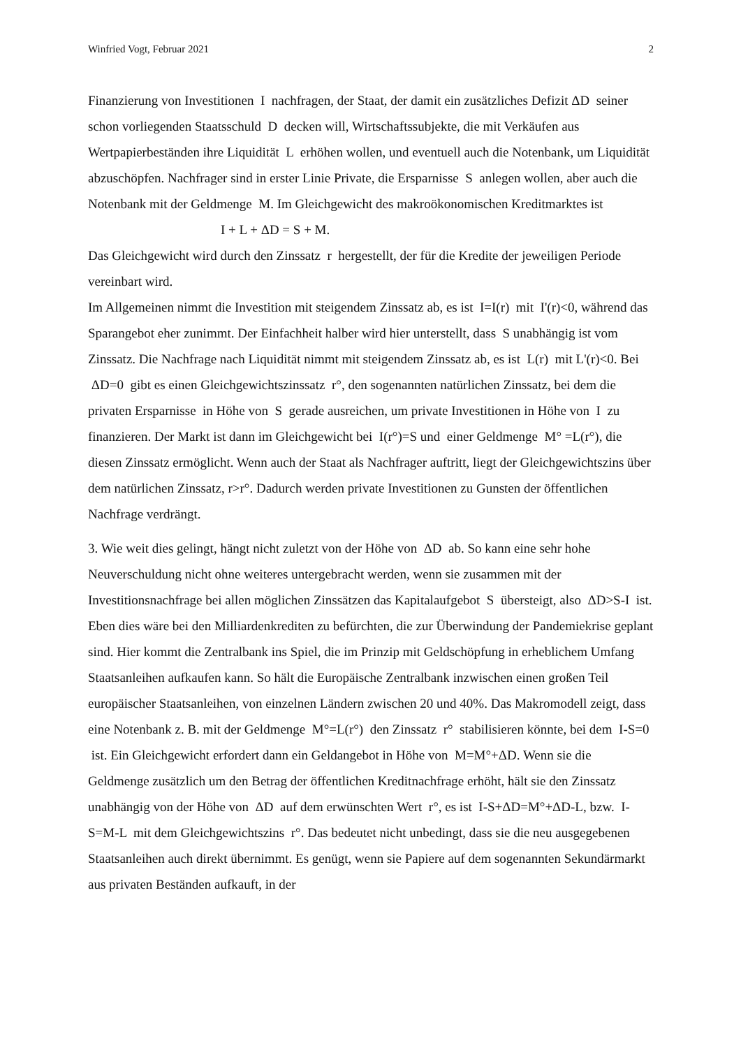Winfried Vogt, Februar 2021 2
Finanzierung von Investitionen I nachfragen, der Staat, der damit ein zusätzliches Defizit ΔD seiner schon vorliegenden Staatsschuld D decken will, Wirtschaftssubjekte, die mit Verkäufen aus Wertpapierbeständen ihre Liquidität L erhöhen wollen, und eventuell auch die Notenbank, um Liquidität abzuschöpfen. Nachfrager sind in erster Linie Private, die Ersparnisse S anlegen wollen, aber auch die Notenbank mit der Geldmenge M. Im Gleichgewicht des makroökonomischen Kreditmarktes ist
I + L + ΔD = S + M.
Das Gleichgewicht wird durch den Zinssatz r hergestellt, der für die Kredite der jeweiligen Periode vereinbart wird.
Im Allgemeinen nimmt die Investition mit steigendem Zinssatz ab, es ist I=I(r) mit I'(r)<0, während das Sparangebot eher zunimmt. Der Einfachheit halber wird hier unterstellt, dass S unabhängig ist vom Zinssatz. Die Nachfrage nach Liquidität nimmt mit steigendem Zinssatz ab, es ist L(r) mit L'(r)<0. Bei ΔD=0 gibt es einen Gleichgewichtszinssatz r°, den sogenannten natürlichen Zinssatz, bei dem die privaten Ersparnisse in Höhe von S gerade ausreichen, um private Investitionen in Höhe von I zu finanzieren. Der Markt ist dann im Gleichgewicht bei I(r°)=S und einer Geldmenge M° =L(r°), die diesen Zinssatz ermöglicht. Wenn auch der Staat als Nachfrager auftritt, liegt der Gleichgewichtszins über dem natürlichen Zinssatz, r>r°. Dadurch werden private Investitionen zu Gunsten der öffentlichen Nachfrage verdrängt.
3. Wie weit dies gelingt, hängt nicht zuletzt von der Höhe von ΔD ab. So kann eine sehr hohe Neuverschuldung nicht ohne weiteres untergebracht werden, wenn sie zusammen mit der Investitionsnachfrage bei allen möglichen Zinssätzen das Kapitalaufgebot S übersteigt, also ΔD>S-I ist. Eben dies wäre bei den Milliardenkrediten zu befürchten, die zur Überwindung der Pandemiekrise geplant sind. Hier kommt die Zentralbank ins Spiel, die im Prinzip mit Geldschöpfung in erheblichem Umfang Staatsanleihen aufkaufen kann. So hält die Europäische Zentralbank inzwischen einen großen Teil europäischer Staatsanleihen, von einzelnen Ländern zwischen 20 und 40%. Das Makromodell zeigt, dass eine Notenbank z. B. mit der Geldmenge M°=L(r°) den Zinssatz r° stabilisieren könnte, bei dem I-S=0 ist. Ein Gleichgewicht erfordert dann ein Geldangebot in Höhe von M=M°+ΔD. Wenn sie die Geldmenge zusätzlich um den Betrag der öffentlichen Kreditnachfrage erhöht, hält sie den Zinssatz unabhängig von der Höhe von ΔD auf dem erwünschten Wert r°, es ist I-S+ΔD=M°+ΔD-L, bzw. I-S=M-L mit dem Gleichgewichtszins r°. Das bedeutet nicht unbedingt, dass sie die neu ausgegebenen Staatsanleihen auch direkt übernimmt. Es genügt, wenn sie Papiere auf dem sogenannten Sekundärmarkt aus privaten Beständen aufkauft, in der